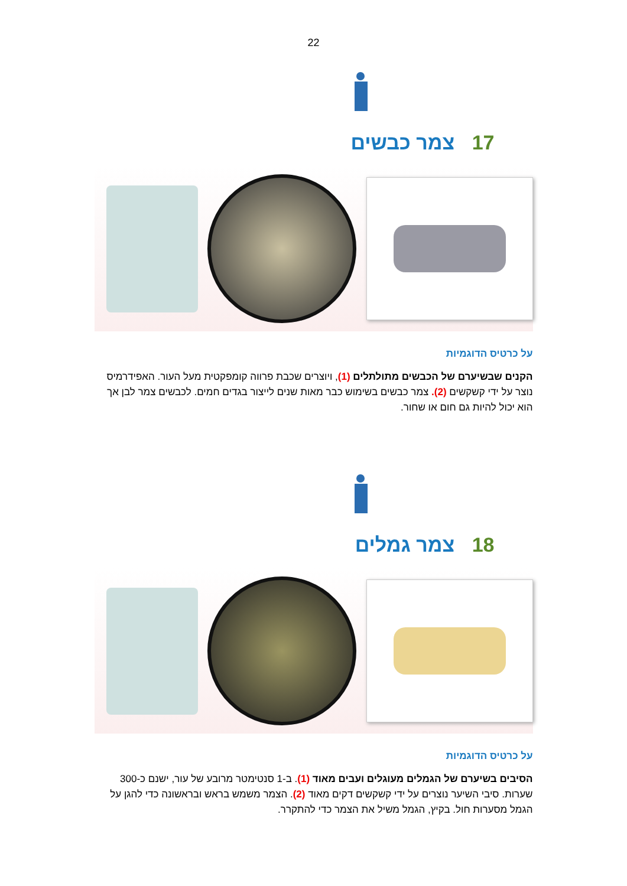22
17 צמר כבשים
על כרטיס הדוגמיות
הקנים שבשיערם של הכבשים מתולתלים (1), ויוצרים שכבת פרווה קומפקטית מעל העור. האפידרמיס נוצר על ידי קשקשים (2). צמר כבשים בשימוש כבר מאות שנים לייצור בגדים חמים. לכבשים צמר לבן אך הוא יכול להיות גם חום או שחור.
18 צמר גמלים
על כרטיס הדוגמיות
הסיבים בשיערם של הגמלים מעוגלים ועבים מאוד (1). ב-1 סנטימטר מרובע של עור, ישנם כ-300 שערות. סיבי השיער נוצרים על ידי קשקשים דקים מאוד (2). הצמר משמש בראש ובראשונה כדי להגן על הגמל מסערות חול. בקיץ, הגמל משיל את הצמר כדי להתקרר.